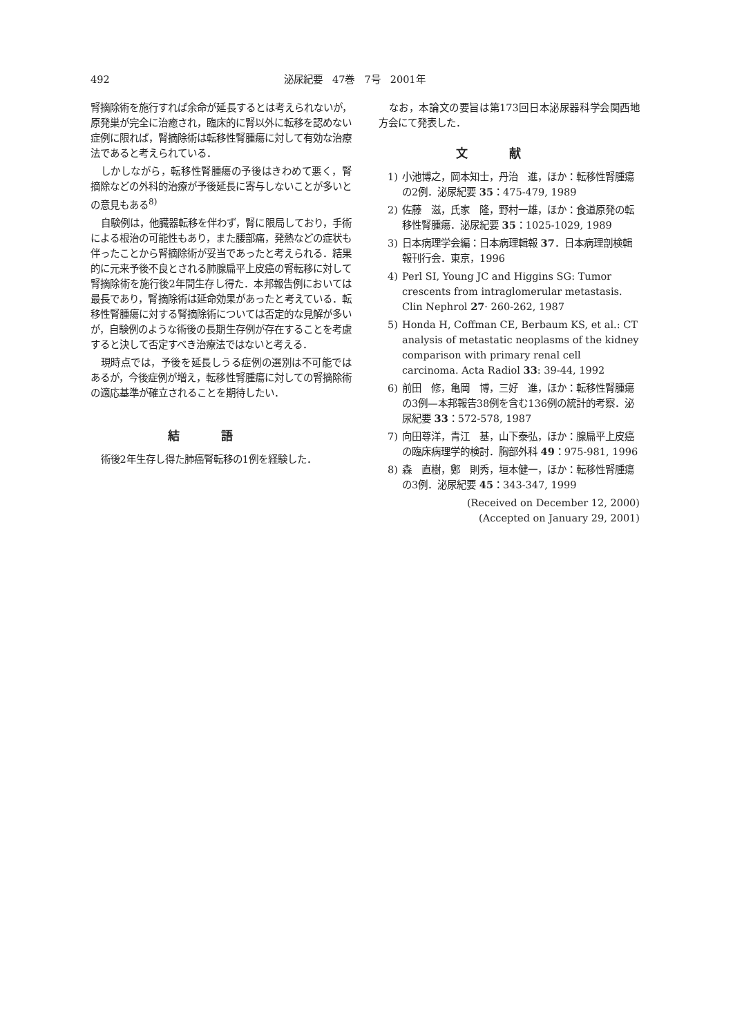492 泌尿紀要　47巻　7号　2001年
腎摘除術を施行すれば余命が延長するとは考えられないが，原発巣が完全に治癒され，臨床的に腎以外に転移を認めない症例に限れば，腎摘除術は転移性腎腫瘍に対して有効な治療法であると考えられている．
しかしながら，転移性腎腫瘍の予後はきわめて悪く，腎摘除などの外科的治療が予後延長に寄与しないことが多いとの意見もある<sup>8)</sup>
自験例は，他臓器転移を伴わず，腎に限局しており，手術による根治の可能性もあり，また腰部痛，発熱などの症状も伴ったことから腎摘除術が妥当であったと考えられる．結果的に元来予後不良とされる肺腺扁平上皮癌の腎転移に対して腎摘除術を施行後2年間生存し得た．本邦報告例においては最長であり，腎摘除術は延命効果があったと考えている．転移性腎腫瘍に対する腎摘除術については否定的な見解が多いが，自験例のような術後の長期生存例が存在することを考慮すると決して否定すべき治療法ではないと考える．
現時点では，予後を延長しうる症例の選別は不可能ではあるが，今後症例が増え，転移性腎腫瘍に対しての腎摘除術の適応基準が確立されることを期待したい．
結語
術後2年生存し得た肺癌腎転移の1例を経験した．
なお，本論文の要旨は第173回日本泌尿器科学会関西地方会にて発表した．
文献
1) 小池博之，岡本知士，丹治　進，ほか：転移性腎腫瘍の2例．泌尿紀要 35：475-479, 1989
2) 佐藤　滋，氏家　隆，野村一雄，ほか：食道原発の転移性腎腫瘍．泌尿紀要 35：1025-1029, 1989
3) 日本病理学会編：日本病理輯報 37．日本病理剖検輯報刊行会．東京，1996
4) Perl SI, Young JC and Higgins SG: Tumor crescents from intraglomerular metastasis. Clin Nephrol 27· 260-262, 1987
5) Honda H, Coffman CE, Berbaum KS, et al.: CT analysis of metastatic neoplasms of the kidney comparison with primary renal cell carcinoma. Acta Radiol 33: 39-44, 1992
6) 前田　修，亀岡　博，三好　進，ほか：転移性腎腫瘍の3例—本邦報告38例を含む136例の統計的考察．泌尿紀要 33：572-578, 1987
7) 向田尊洋，青江　基，山下泰弘，ほか：腺扁平上皮癌の臨床病理学的検討．胸部外科 49：975-981, 1996
8) 森　直樹，鄭　則秀，垣本健一，ほか：転移性腎腫瘍の3例．泌尿紀要 45：343-347, 1999
(Received on December 12, 2000)
(Accepted on January 29, 2001)